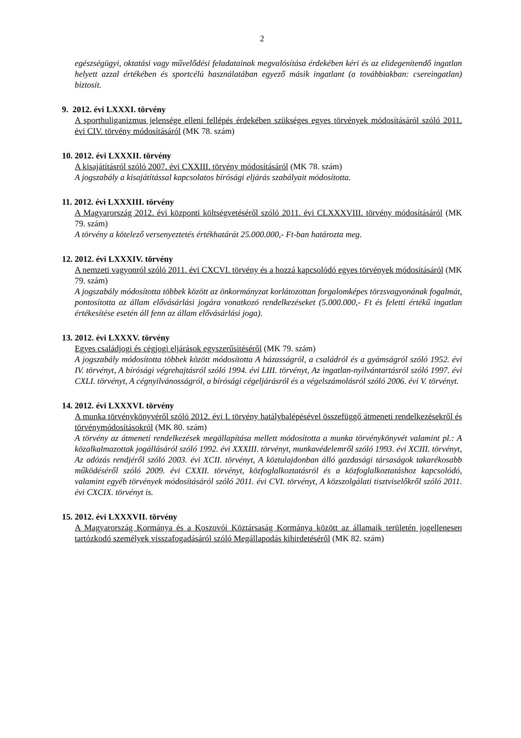2
egészségügyi, oktatási vagy művelődési feladatainak megvalósítása érdekében kéri és az elidegenítendő ingatlan helyett azzal értékében és sportcélú használatában egyező másik ingatlant (a továbbiakban: csereingatlan) biztosít.
9. 2012. évi LXXXI. törvény
A sporthuliganizmus jelensége elleni fellépés érdekében szükséges egyes törvények módosításáról szóló 2011. évi CIV. törvény módosításáról (MK 78. szám)
10. 2012. évi LXXXII. törvény
A kisajátításról szóló 2007. évi CXXIII. törvény módosításáról (MK 78. szám)
A jogszabály a kisajátítással kapcsolatos bírósági eljárás szabályait módosította.
11. 2012. évi LXXXIII. törvény
A Magyarország 2012. évi központi költségvetéséről szóló 2011. évi CLXXXVIII. törvény módosításáról (MK 79. szám)
A törvény a kötelező versenyeztetés értékhatárát 25.000.000,- Ft-ban határozta meg.
12. 2012. évi LXXXIV. törvény
A nemzeti vagyonról szóló 2011. évi CXCVI. törvény és a hozzá kapcsolódó egyes törvények módosításáról (MK 79. szám)
A jogszabály módosította többek között az önkormányzat korlátozottan forgalomképes törzsvagyonának fogalmát, pontosította az állam elővásárlási jogára vonatkozó rendelkezéseket (5.000.000,- Ft és feletti értékű ingatlan értékesítése esetén áll fenn az állam elővásárlási joga).
13. 2012. évi LXXXV. törvény
Egyes családjogi és cégjogi eljárások egyszerűsítéséről (MK 79. szám)
A jogszabály módosította többek között módosította A házasságról, a családról és a gyámságról szóló 1952. évi IV. törvényt, A bírósági végrehajtásról szóló 1994. évi LIII. törvényt, Az ingatlan-nyilvántartásról szóló 1997. évi CXLI. törvényt, A cégnyilvánosságról, a bírósági cégeljárásról és a végelszámolásról szóló 2006. évi V. törvényt.
14. 2012. évi LXXXVI. törvény
A munka törvénykönyvéről szóló 2012. évi I. törvény hatálybalépésével összefüggő átmeneti rendelkezésekről és törvénymódosításokról (MK 80. szám)
A törvény az átmeneti rendelkezések megállapítása mellett módosította a munka törvénykönyvét valamint pl.: A közalkalmazottak jogállásáról szóló 1992. évi XXXIII. törvényt, munkavédelemről szóló 1993. évi XCIII. törvényt, Az adózás rendjéről szóló 2003. évi XCII. törvényt, A köztulajdonban álló gazdasági társaságok takarékosabb működéséről szóló 2009. évi CXXII. törvényt, közfoglalkoztatásról és a közfoglalkoztatáshoz kapcsolódó, valamint egyéb törvények módosításáról szóló 2011. évi CVI. törvényt, A közszolgálati tisztviselőkről szóló 2011. évi CXCIX. törvényt is.
15. 2012. évi LXXXVII. törvény
A Magyarország Kormánya és a Koszovói Köztársaság Kormánya között az államaik területén jogellenesen tartózkodó személyek visszafogadásáról szóló Megállapodás kihirdetéséről (MK 82. szám)